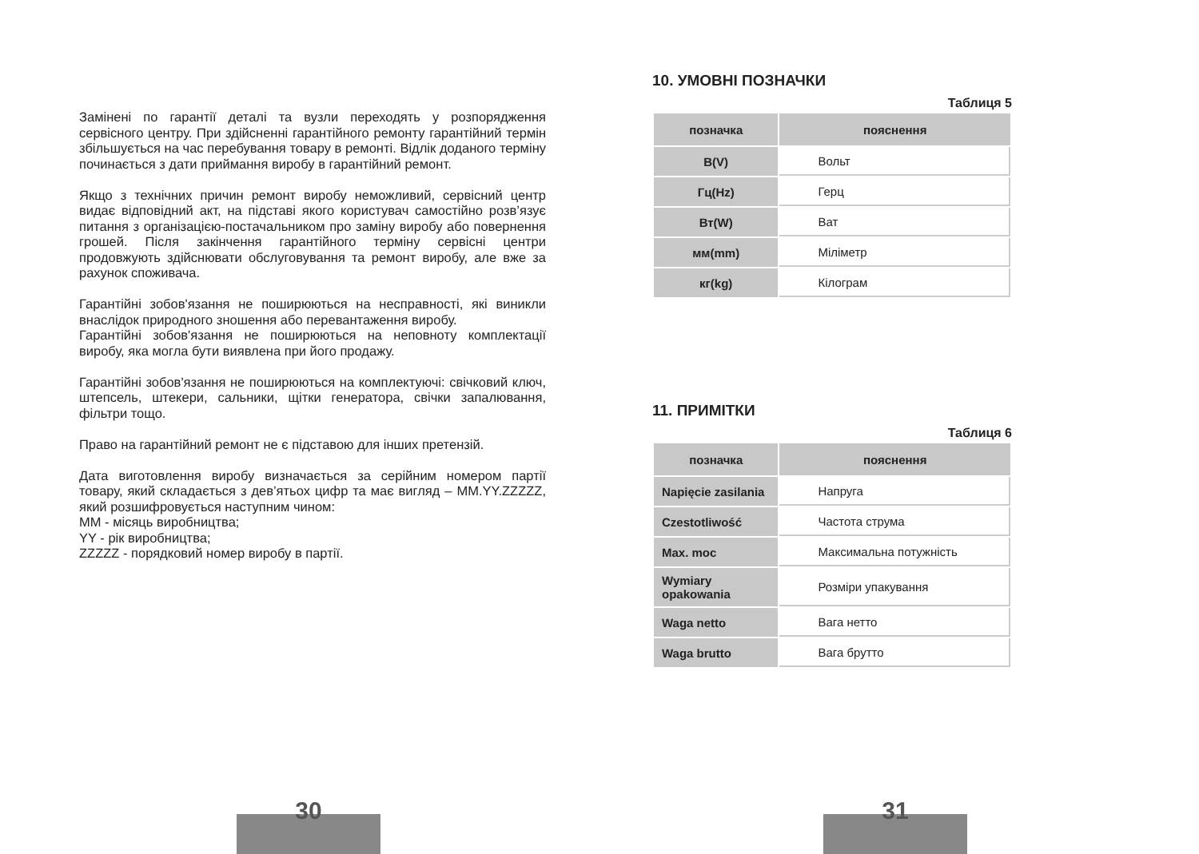Замінені по гарантії деталі та вузли переходять у розпорядження сервісного центру. При здійсненні гарантійного ремонту гарантійний термін збільшується на час перебування товару в ремонті. Відлік доданого терміну починається з дати приймання виробу в гарантійний ремонт.
Якщо з технічних причин ремонт виробу неможливий, сервісний центр видає відповідний акт, на підставі якого користувач самостійно розв’язує питання з організацією-постачальником про заміну виробу або повернення грошей. Після закінчення гарантійного терміну сервісні центри продовжують здійснювати обслуговування та ремонт виробу, але вже за рахунок споживача.
Гарантійні зобов'язання не поширюються на несправності, які виникли внаслідок природного зношення або перевантаження виробу.
Гарантійні зобов'язання не поширюються на неповноту комплектації виробу, яка могла бути виявлена при його продажу.
Гарантійні зобов'язання не поширюються на комплектуючі: свічковий ключ, штепсель, штекери, сальники, щітки генератора, свічки запалювання, фільтри тощо.
Право на гарантійний ремонт не є підставою для інших претензій.
Дата виготовлення виробу визначається за серійним номером партії товару, який складається з дев’ятьох цифр та має вигляд – MM.YY.ZZZZZ, який розшифровується наступним чином:
ММ - місяць виробництва;
YY - рік виробництва;
ZZZZZ - порядковий номер виробу в партії.
30
10. УМОВНІ ПОЗНАЧКИ
Таблиця 5
| позначка | пояснення |
| --- | --- |
| В(V) | Вольт |
| Гц(Hz) | Герц |
| Вт(W) | Ват |
| мм(mm) | Міліметр |
| кг(kg) | Кілограм |
11. ПРИМІТКИ
Таблиця 6
| позначка | пояснення |
| --- | --- |
| Napięcie zasilania | Напруга |
| Czestotliwość | Частота струма |
| Max. moc | Максимальна потужність |
| Wymiary opakowania | Розміри упакування |
| Waga netto | Вага нетто |
| Waga brutto | Вага брутто |
31